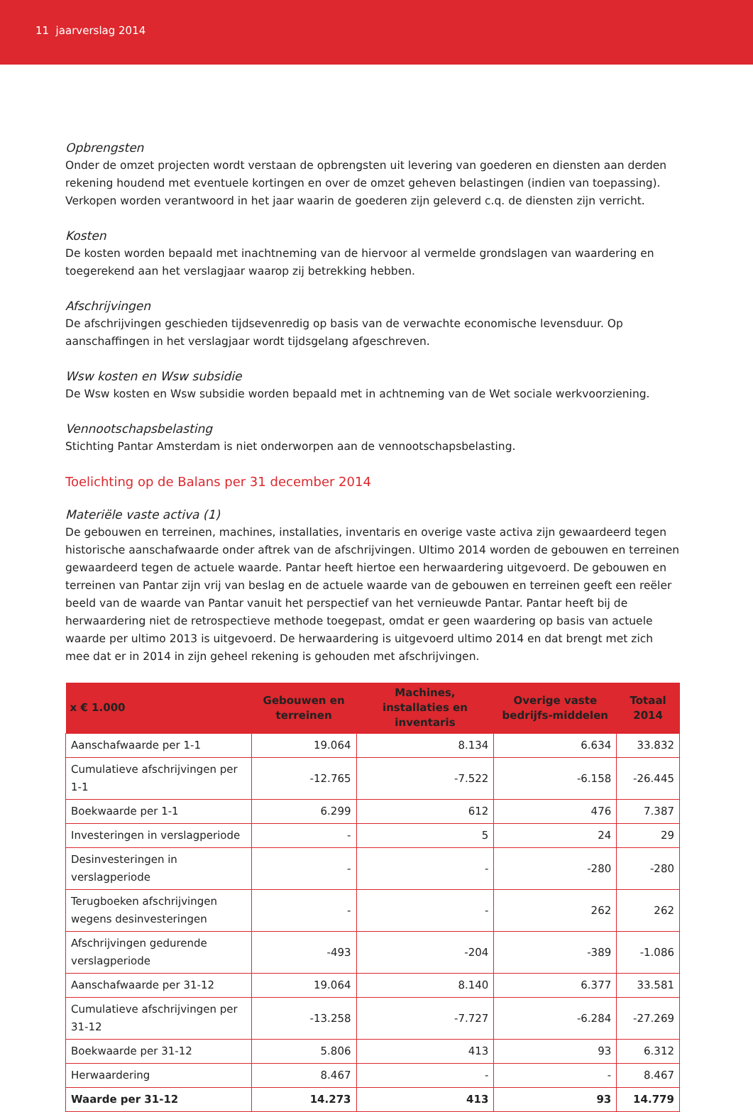11 jaarverslag 2014
Opbrengsten
Onder de omzet projecten wordt verstaan de opbrengsten uit levering van goederen en diensten aan derden rekening houdend met eventuele kortingen en over de omzet geheven belastingen (indien van toepassing). Verkopen worden verantwoord in het jaar waarin de goederen zijn geleverd c.q. de diensten zijn verricht.
Kosten
De kosten worden bepaald met inachtneming van de hiervoor al vermelde grondslagen van waardering en toegerekend aan het verslagjaar waarop zij betrekking hebben.
Afschrijvingen
De afschrijvingen geschieden tijdsevenredig op basis van de verwachte economische levensduur. Op aanschaffingen in het verslagjaar wordt tijdsgelang afgeschreven.
Wsw kosten en Wsw subsidie
De Wsw kosten en Wsw subsidie worden bepaald met in achtneming van de Wet sociale werkvoorziening.
Vennootschapsbelasting
Stichting Pantar Amsterdam is niet onderworpen aan de vennootschapsbelasting.
Toelichting op de Balans per 31 december 2014
Materiële vaste activa (1)
De gebouwen en terreinen, machines, installaties, inventaris en overige vaste activa zijn gewaardeerd tegen historische aanschafwaarde onder aftrek van de afschrijvingen. Ultimo 2014 worden de gebouwen en terreinen gewaardeerd tegen de actuele waarde. Pantar heeft hiertoe een herwaardering uitgevoerd. De gebouwen en terreinen van Pantar zijn vrij van beslag en de actuele waarde van de gebouwen en terreinen geeft een reëler beeld van de waarde van Pantar vanuit het perspectief van het vernieuwde Pantar. Pantar heeft bij de herwaardering niet de retrospectieve methode toegepast, omdat er geen waardering op basis van actuele waarde per ultimo 2013 is uitgevoerd. De herwaardering is uitgevoerd ultimo 2014 en dat brengt met zich mee dat er in 2014 in zijn geheel rekening is gehouden met afschrijvingen.
| x € 1.000 | Gebouwen en terreinen | Machines, installaties en inventaris | Overige vaste bedrijfs-middelen | Totaal 2014 |
| --- | --- | --- | --- | --- |
| Aanschafwaarde per 1-1 | 19.064 | 8.134 | 6.634 | 33.832 |
| Cumulatieve afschrijvingen per 1-1 | -12.765 | -7.522 | -6.158 | -26.445 |
| Boekwaarde per 1-1 | 6.299 | 612 | 476 | 7.387 |
| Investeringen in verslagperiode | - | 5 | 24 | 29 |
| Desinvesteringen in verslagperiode | - | - | -280 | -280 |
| Terugboeken afschrijvingen wegens desinvesteringen | - | - | 262 | 262 |
| Afschrijvingen gedurende verslagperiode | -493 | -204 | -389 | -1.086 |
| Aanschafwaarde per 31-12 | 19.064 | 8.140 | 6.377 | 33.581 |
| Cumulatieve afschrijvingen per 31-12 | -13.258 | -7.727 | -6.284 | -27.269 |
| Boekwaarde per 31-12 | 5.806 | 413 | 93 | 6.312 |
| Herwaardering | 8.467 | - | - | 8.467 |
| Waarde per 31-12 | 14.273 | 413 | 93 | 14.779 |